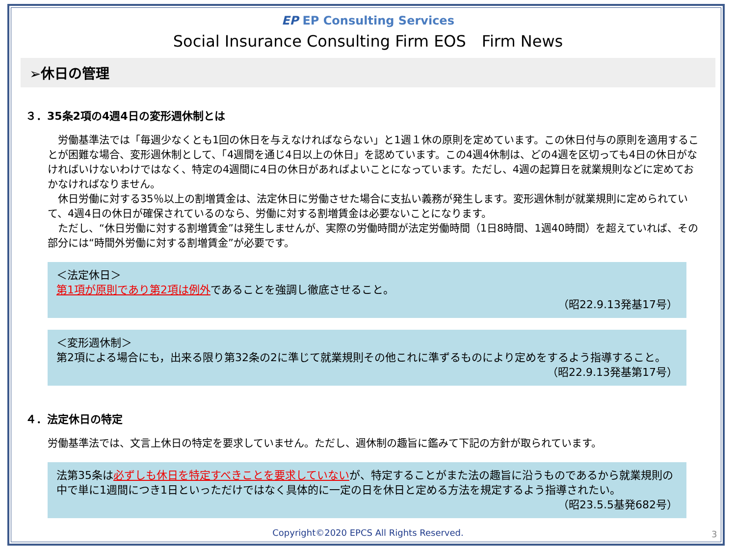EP EP Consulting Services
Social Insurance Consulting Firm EOS　Firm News
➢休日の管理
３．35条2項の4週4日の変形週休制とは
　労働基準法では「毎週少なくとも1回の休日を与えなければならない」と1週１休の原則を定めています。この休日付与の原則を適用することが困難な場合、変形週休制として、「4週間を通じ4日以上の休日」を認めています。この4週4休制は、どの4週を区切っても4日の休日がなければいけないわけではなく、特定の4週間に4日の休日があればよいことになっています。ただし、4週の起算日を就業規則などに定めておかなければなりません。
　休日労働に対する35％以上の割増賃金は、法定休日に労働させた場合に支払い義務が発生します。変形週休制が就業規則に定められていて、4週4日の休日が確保されているのなら、労働に対する割増賃金は必要ないことになります。
　ただし、“休日労働に対する割増賃金”は発生しませんが、実際の労働時間が法定労働時間（1日8時間、1週40時間）を超えていれば、その部分には“時間外労働に対する割増賃金”が必要です。
＜法定休日＞
第1項が原則であり第2項は例外であることを強調し徹底させること。
（昭22.9.13発基17号）
＜変形週休制＞
第2項による場合にも，出来る限り第32条の2に準じて就業規則その他これに準ずるものにより定めをするよう指導すること。
（昭22.9.13発基第17号）
４．法定休日の特定
労働基準法では、文言上休日の特定を要求していません。ただし、週休制の趣旨に鑑みて下記の方針が取られています。
法第35条は必ずしも休日を特定すべきことを要求していないが、特定することがまた法の趣旨に沿うものであるから就業規則の中で単に1週間につき1日といっただけではなく具体的に一定の日を休日と定める方法を規定するよう指導されたい。
（昭23.5.5基発682号）
Copyright©2020 EPCS All Rights Reserved. 3